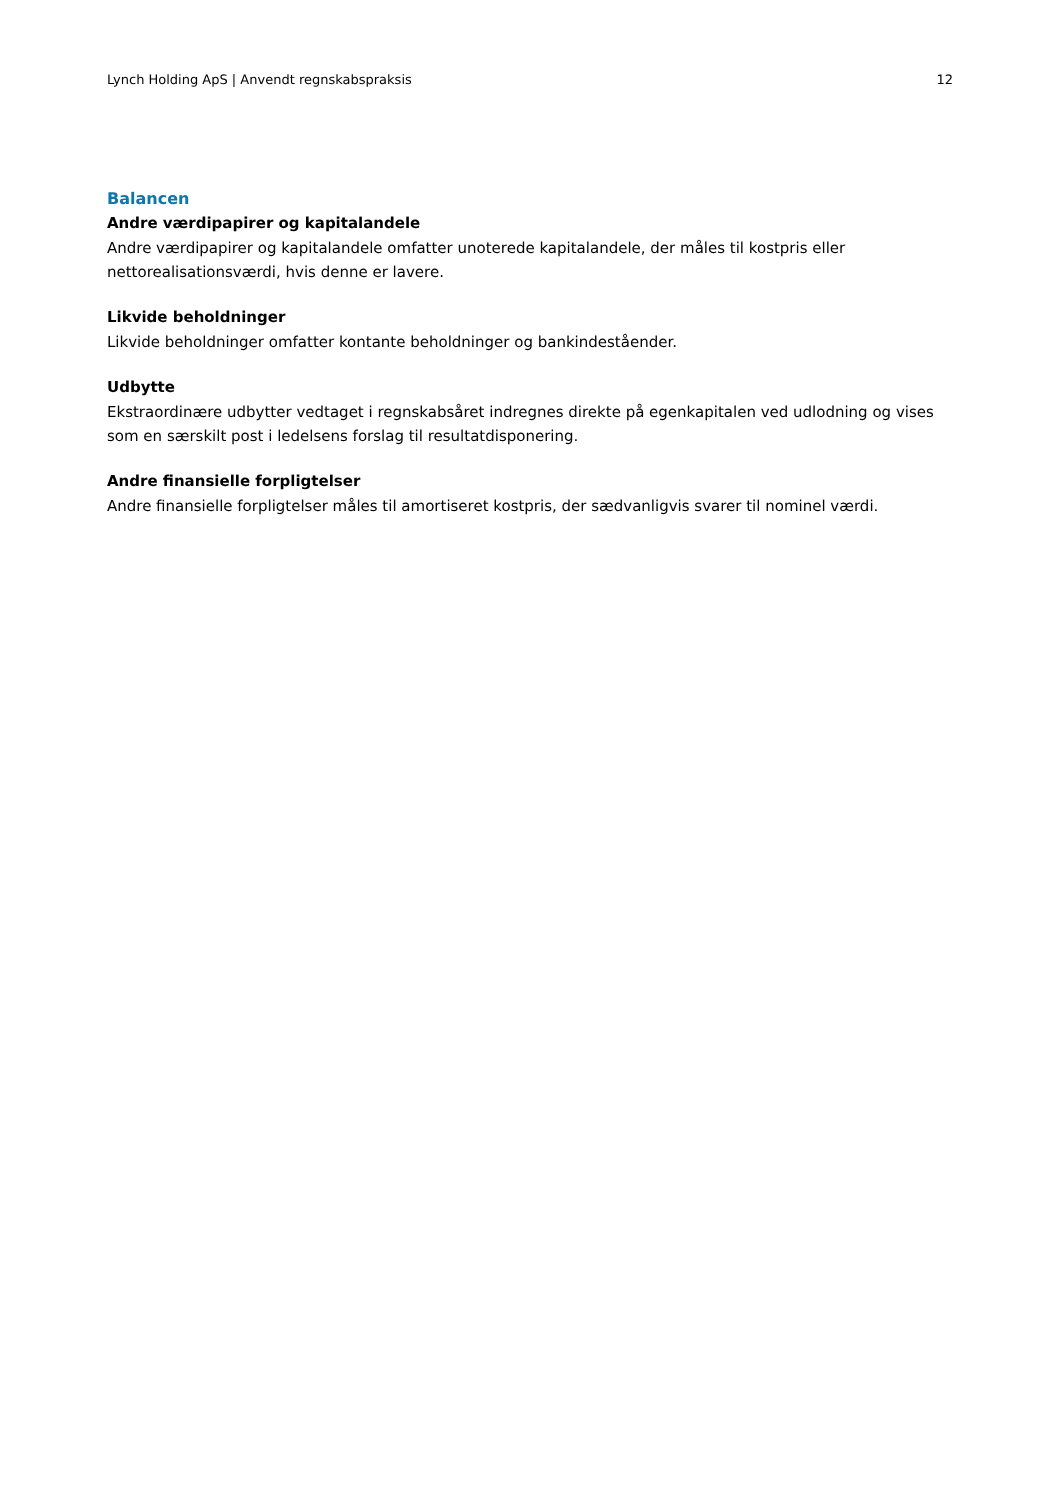Lynch Holding ApS | Anvendt regnskabspraksis 12
Balancen
Andre værdipapirer og kapitalandele
Andre værdipapirer og kapitalandele omfatter unoterede kapitalandele, der måles til kostpris eller nettorealisationsværdi, hvis denne er lavere.
Likvide beholdninger
Likvide beholdninger omfatter kontante beholdninger og bankindeståender.
Udbytte
Ekstraordinære udbytter vedtaget i regnskabsåret indregnes direkte på egenkapitalen ved udlodning og vises som en særskilt post i ledelsens forslag til resultatdisponering.
Andre finansielle forpligtelser
Andre finansielle forpligtelser måles til amortiseret kostpris, der sædvanligvis svarer til nominel værdi.